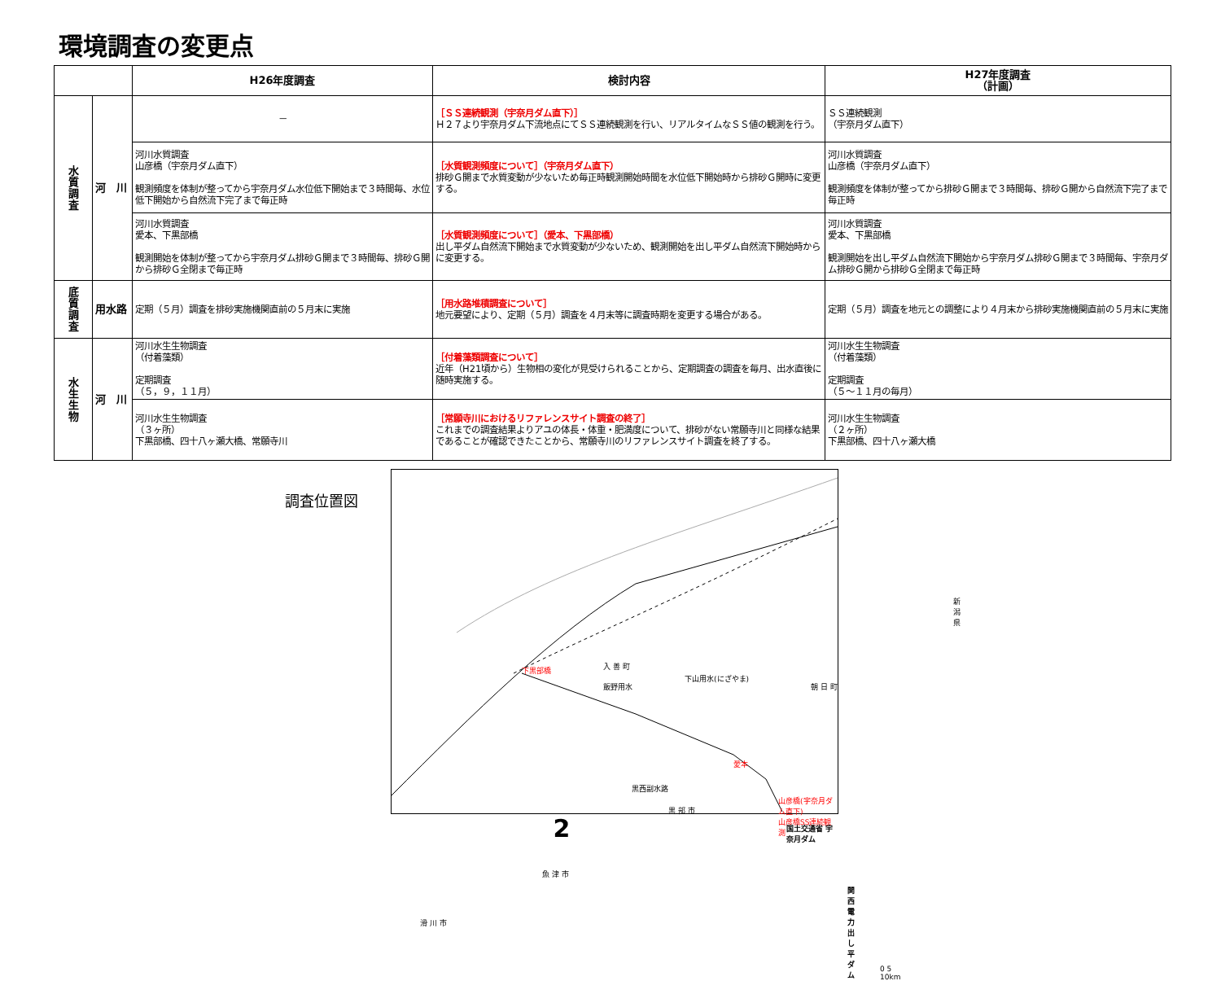環境調査の変更点
| | | H26年度調査 | 検討内容 | H27年度調査 （計画） |
| --- | --- | --- | --- | --- |
| 水 質 調 査 | 河 川 | － | ［ＳＳ連続観測（宇奈月ダム直下）］ Ｈ２７より宇奈月ダム下流地点にてＳＳ連続観測を行い、リアルタイムなＳＳ値の観測を行う。 | ＳＳ連続観測 （宇奈月ダム直下） |
| | | 河川水質調査 山彦橋（宇奈月ダム直下） 観測頻度を体制が整ってから宇奈月ダム水位低下開始まで３時間毎、水位低下開始から自然流下完了まで毎正時 | ［水質観測頻度について］（宇奈月ダム直下） 排砂Ｇ開まで水質変動が少ないため毎正時観測開始時間を水位低下開始時から排砂Ｇ開時に変更する。 | 河川水質調査 山彦橋（宇奈月ダム直下） 観測頻度を体制が整ってから排砂Ｇ開まで３時間毎、排砂Ｇ開から自然流下完了まで毎正時 |
| | | 河川水質調査 愛本、下黒部橋 観測開始を体制が整ってから宇奈月ダム排砂Ｇ開まで３時間毎、排砂Ｇ開から排砂Ｇ全閉まで毎正時 | ［水質観測頻度について］（愛本、下黒部橋） 出し平ダム自然流下開始まで水質変動が少ないため、観測開始を出し平ダム自然流下開始時からに変更する。 | 河川水質調査 愛本、下黒部橋 観測開始を出し平ダム自然流下開始から宇奈月ダム排砂Ｇ開まで３時間毎、宇奈月ダム排砂Ｇ開から排砂Ｇ全閉まで毎正時 |
| 底 質 調 査 | 用水路 | 定期（５月）調査を排砂実施機関直前の５月末に実施 | ［用水路堆積調査について］ 地元要望により、定期（５月）調査を４月末等に調査時期を変更する場合がある。 | 定期（５月）調査を地元との調整により４月末から排砂実施機関直前の５月末に実施 |
| 水 生 生 物 | 河 川 | 河川水生生物調査 （付着藻類） 定期調査 （５，９，１１月） | ［付着藻類調査について］ 近年（H21頃から）生物相の変化が見受けられることから、定期調査の調査を毎月、出水直後に随時実施する。 | 河川水生生物調査 （付着藻類） 定期調査 （５～１１月の毎月） |
| | | 河川水生生物調査 （３ヶ所） 下黒部橋、四十八ヶ瀬大橋、常願寺川 | ［常願寺川におけるリファレンスサイト調査の終了］ これまでの調査結果よりアユの体長・体重・肥満度について、排砂がない常願寺川と同様な結果であることが確認できたことから、常願寺川のリファレンスサイト調査を終了する。 | 河川水生生物調査 （２ヶ所） 下黒部橋、四十八ヶ瀬大橋 |
調査位置図
下黒部橋 入 善 町
下山用水(にざやま)
飯野用水 朝 日 町
新 潟 県
愛本
黒西副水路
黒 部 市
山彦橋(宇奈月ダム直下)
山彦橋SS連続観測
国土交通省 宇奈月ダム
関西電力 出し平ダム
魚 津 市
滑 川 市
0 5 10km
2